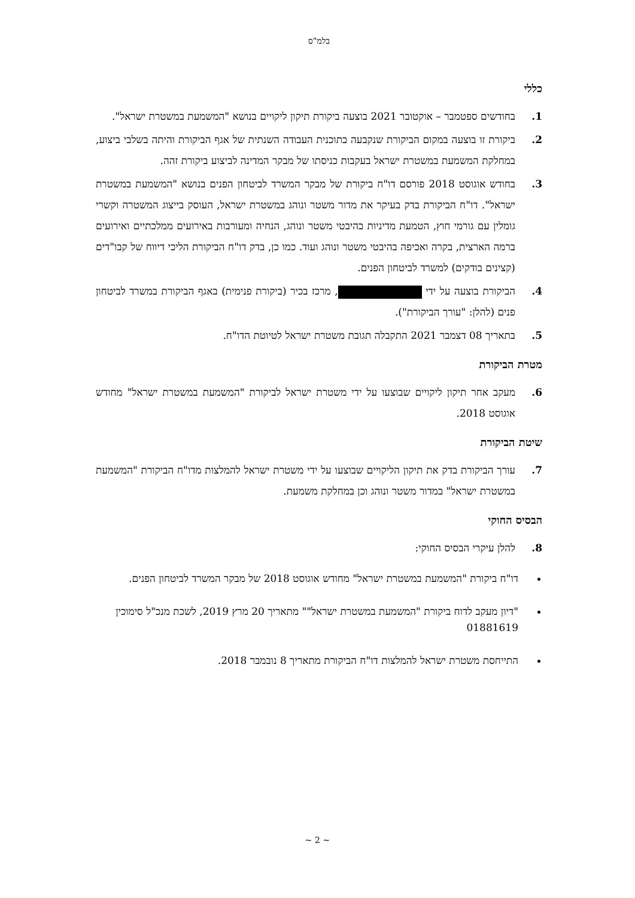בלמ"ס
כללי
1. בחודשים ספטמבר – אוקטובר 2021 בוצעה ביקורת תיקון ליקויים בנושא "המשמעת במשטרת ישראל".
2. ביקורת זו בוצעה במקום הביקורת שנקבעה בתוכנית העבודה השנתית של אגף הביקורת והיתה בשלבי ביצוע, במחלקת המשמעת במשטרת ישראל בעקבות כניסתו של מבקר המדינה לביצוע ביקורת זהה.
3. בחודש אוגוסט 2018 פורסם דו"ח ביקורת של מבקר המשרד לביטחון הפנים בנושא "המשמעת במשטרת ישראל". דו"ח הביקורת בדק בעיקר את מדור משטר ונוהג במשטרת ישראל, העוסק בייצוג המשטרה וקשרי גומלין עם גורמי חוץ, הטמעת מדיניות בהיבטי משטר ונוהג, הנחיה ומעורבות באירועים ממלכתיים ואירועים ברמה הארצית, בקרה ואכיפה בהיבטי משטר ונוהג ועוד. כמו כן, בדק דו"ח הביקורת הליכי דיווח של קבו"דים (קצינים בודקים) למשרד לביטחון הפנים.
4. הביקורת בוצעה על ידי , מרכז בכיר (ביקורת פנימית) באגף הביקורת במשרד לביטחון פנים (להלן: "עורך הביקורת").
5. בתאריך 08 דצמבר 2021 התקבלה תגובת משטרת ישראל לטיוטת הדו"ח.
מטרת הביקורת
6. מעקב אחר תיקון ליקויים שבוצעו על ידי משטרת ישראל לביקורת "המשמעת במשטרת ישראל" מחודש אוגוסט 2018.
שיטת הביקורת
7. עורך הביקורת בדק את תיקון הליקויים שבוצעו על ידי משטרת ישראל להמלצות מדו"ח הביקורת "המשמעת במשטרת ישראל" במדור משטר ונוהג וכן במחלקת משמעת.
הבסיס החוקי
8. להלן עיקרי הבסיס החוקי:
דו"ח ביקורת "המשמעת במשטרת ישראל" מחודש אוגוסט 2018 של מבקר המשרד לביטחון הפנים.
"דיון מעקב לדוח ביקורת "המשמעת במשטרת ישראל"" מתאריך 20 מרץ 2019, לשכת מנכ"ל סימוכין 01881619
התייחסת משטרת ישראל להמלצות דו"ח הביקורת מתאריך 8 נובמבר 2018.
~ 2 ~